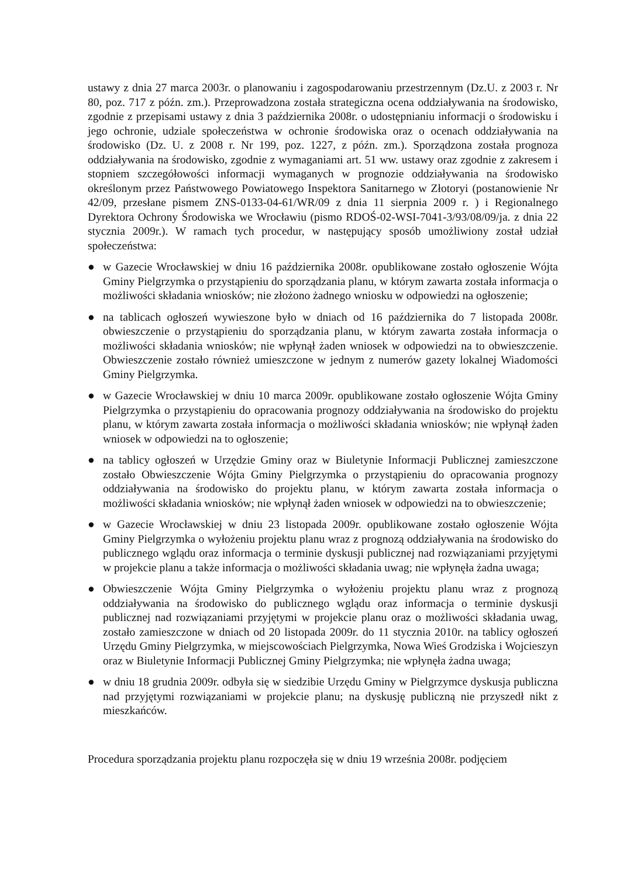ustawy z dnia 27 marca 2003r. o planowaniu i zagospodarowaniu przestrzennym (Dz.U. z 2003 r. Nr 80, poz. 717 z późn. zm.). Przeprowadzona została strategiczna ocena oddziaływania na środowisko, zgodnie z przepisami ustawy z dnia 3 października 2008r. o udostępnianiu informacji o środowisku i jego ochronie, udziale społeczeństwa w ochronie środowiska oraz o ocenach oddziaływania na środowisko (Dz. U. z 2008 r. Nr 199, poz. 1227, z późn. zm.). Sporządzona została prognoza oddziaływania na środowisko, zgodnie z wymaganiami art. 51 ww. ustawy oraz zgodnie z zakresem i stopniem szczegółowości informacji wymaganych w prognozie oddziaływania na środowisko określonym przez Państwowego Powiatowego Inspektora Sanitarnego w Złotoryi (postanowienie Nr 42/09, przesłane pismem ZNS-0133-04-61/WR/09 z dnia 11 sierpnia 2009 r. ) i Regionalnego Dyrektora Ochrony Środowiska we Wrocławiu (pismo RDOŚ-02-WSI-7041-3/93/08/09/ja. z dnia 22 stycznia 2009r.). W ramach tych procedur, w następujący sposób umożliwiony został udział społeczeństwa:
● w Gazecie Wrocławskiej w dniu 16 października 2008r. opublikowane zostało ogłoszenie Wójta Gminy Pielgrzymka o przystąpieniu do sporządzania planu, w którym zawarta została informacja o możliwości składania wniosków; nie złożono żadnego wniosku w odpowiedzi na ogłoszenie;
● na tablicach ogłoszeń wywieszone było w dniach od 16 października do 7 listopada 2008r. obwieszczenie o przystąpieniu do sporządzania planu, w którym zawarta została informacja o możliwości składania wniosków; nie wpłynął żaden wniosek w odpowiedzi na to obwieszczenie. Obwieszczenie zostało również umieszczone w jednym z numerów gazety lokalnej Wiadomości Gminy Pielgrzymka.
● w Gazecie Wrocławskiej w dniu 10 marca 2009r. opublikowane zostało ogłoszenie Wójta Gminy Pielgrzymka o przystąpieniu do opracowania prognozy oddziaływania na środowisko do projektu planu, w którym zawarta została informacja o możliwości składania wniosków; nie wpłynął żaden wniosek w odpowiedzi na to ogłoszenie;
● na tablicy ogłoszeń w Urzędzie Gminy oraz w Biuletynie Informacji Publicznej zamieszczone zostało Obwieszczenie Wójta Gminy Pielgrzymka o przystąpieniu do opracowania prognozy oddziaływania na środowisko do projektu planu, w którym zawarta została informacja o możliwości składania wniosków; nie wpłynął żaden wniosek w odpowiedzi na to obwieszczenie;
● w Gazecie Wrocławskiej w dniu 23 listopada 2009r. opublikowane zostało ogłoszenie Wójta Gminy Pielgrzymka o wyłożeniu projektu planu wraz z prognozą oddziaływania na środowisko do publicznego wglądu oraz informacja o terminie dyskusji publicznej nad rozwiązaniami przyjętymi w projekcie planu a także informacja o możliwości składania uwag; nie wpłynęła żadna uwaga;
● Obwieszczenie Wójta Gminy Pielgrzymka o wyłożeniu projektu planu wraz z prognozą oddziaływania na środowisko do publicznego wglądu oraz informacja o terminie dyskusji publicznej nad rozwiązaniami przyjętymi w projekcie planu oraz o możliwości składania uwag, zostało zamieszczone w dniach od 20 listopada 2009r. do 11 stycznia 2010r. na tablicy ogłoszeń Urzędu Gminy Pielgrzymka, w miejscowościach Pielgrzymka, Nowa Wieś Grodziska i Wojcieszyn oraz w Biuletynie Informacji Publicznej Gminy Pielgrzymka; nie wpłynęła żadna uwaga;
● w dniu 18 grudnia 2009r. odbyła się w siedzibie Urzędu Gminy w Pielgrzymce dyskusja publiczna nad przyjętymi rozwiązaniami w projekcie planu; na dyskusję publiczną nie przyszedł nikt z mieszkańców.
Procedura sporządzania projektu planu rozpoczęła się w dniu 19 września 2008r. podjęciem